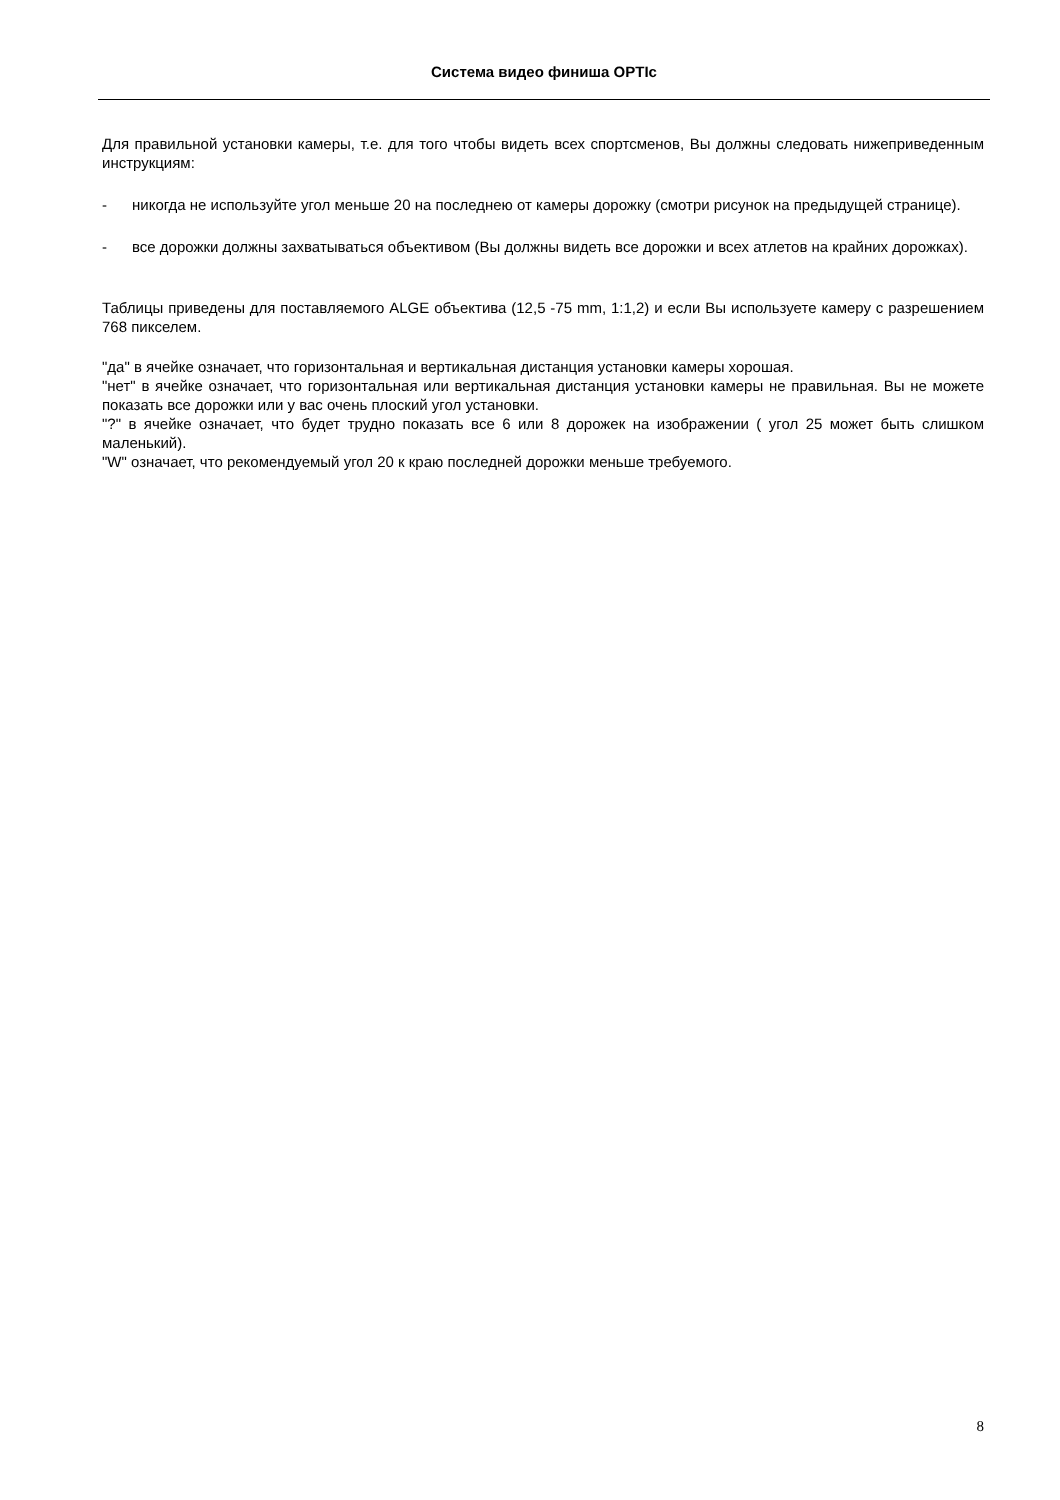Система видео финиша OPTIc
Для правильной установки камеры, т.е. для того чтобы видеть всех спортсменов, Вы должны следовать нижеприведенным инструкциям:
- никогда не используйте угол меньше 20 на последнею от камеры дорожку (смотри рисунок на предыдущей странице).
- все дорожки должны захватываться объективом (Вы должны видеть все дорожки и всех атлетов на крайних дорожках).
Таблицы приведены для поставляемого ALGE объектива (12,5 -75 mm, 1:1,2) и если Вы используете камеру с разрешением 768 пикселем.
"да" в ячейке означает, что горизонтальная и вертикальная дистанция установки камеры хорошая.
"нет" в ячейке означает, что горизонтальная или вертикальная дистанция установки камеры не правильная. Вы не можете показать все дорожки или у вас очень плоский угол установки.
"?" в ячейке означает, что будет трудно показать все 6 или 8 дорожек на изображении ( угол 25 может быть слишком маленький).
"W" означает, что рекомендуемый угол 20 к краю последней дорожки меньше требуемого.
8